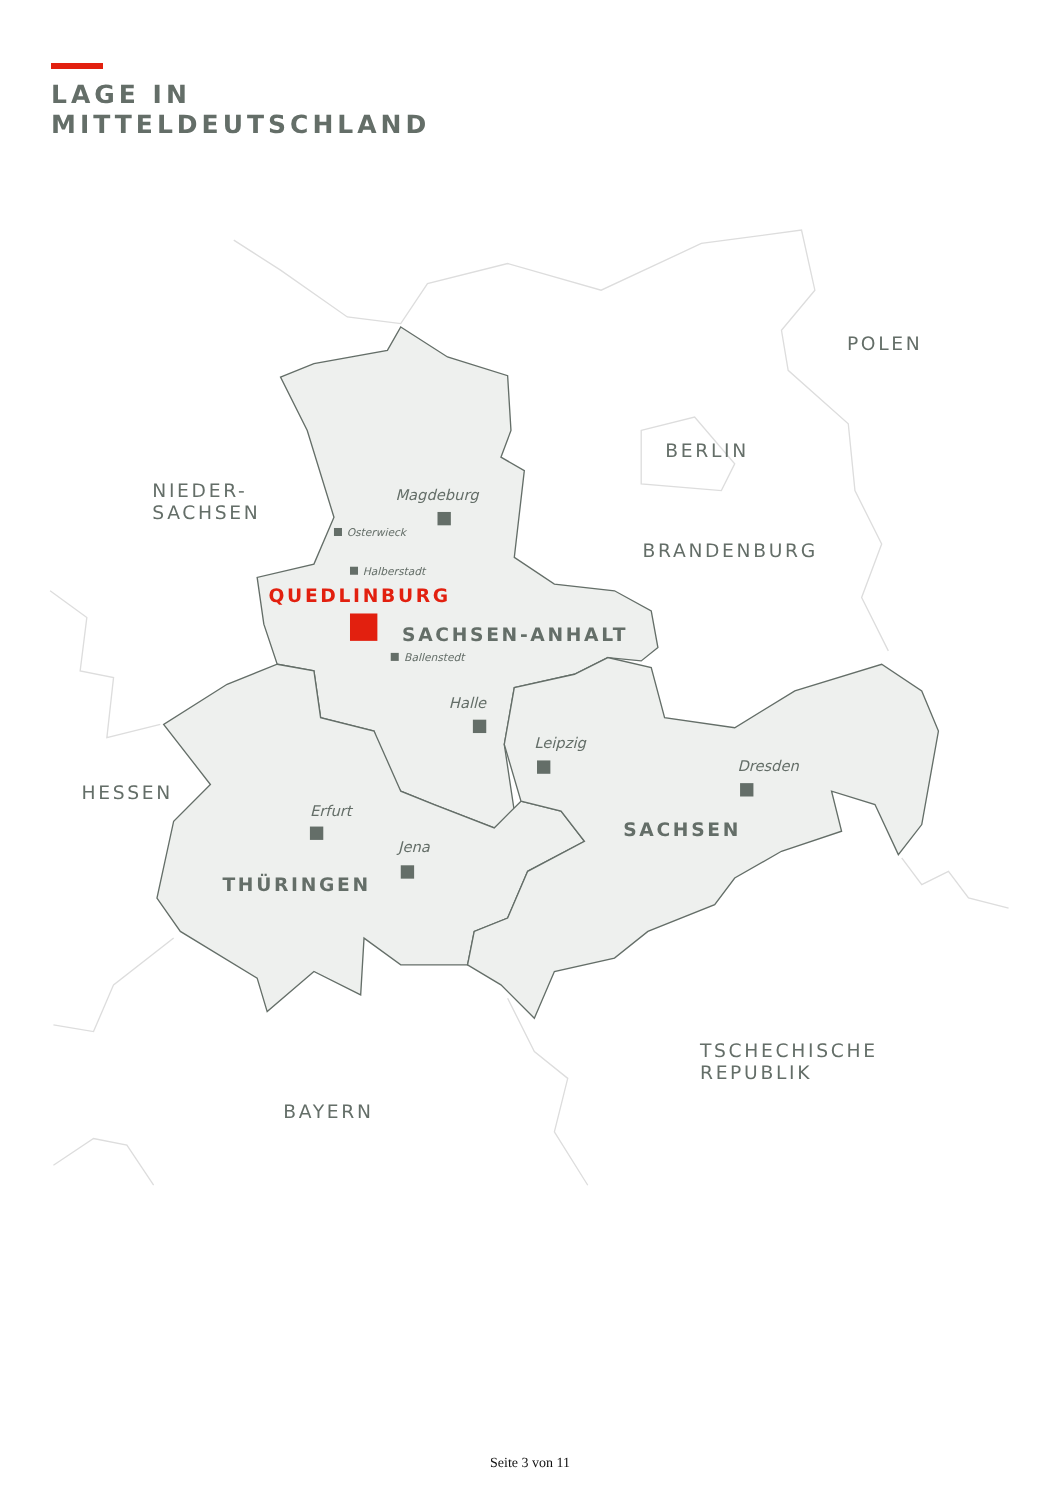LAGE IN
MITTELDEUTSCHLAND
POLEN
BERLIN
BRANDENBURG
NIEDER-
SACHSEN
HESSEN
BAYERN
TSCHECHISCHE
REPUBLIK
SACHSEN-ANHALT
THÜRINGEN
SACHSEN
QUEDLINBURG
Magdeburg
Halle
Leipzig
Dresden
Erfurt
Jena
Osterwieck
Halberstadt
Ballenstedt
Seite 3 von 11